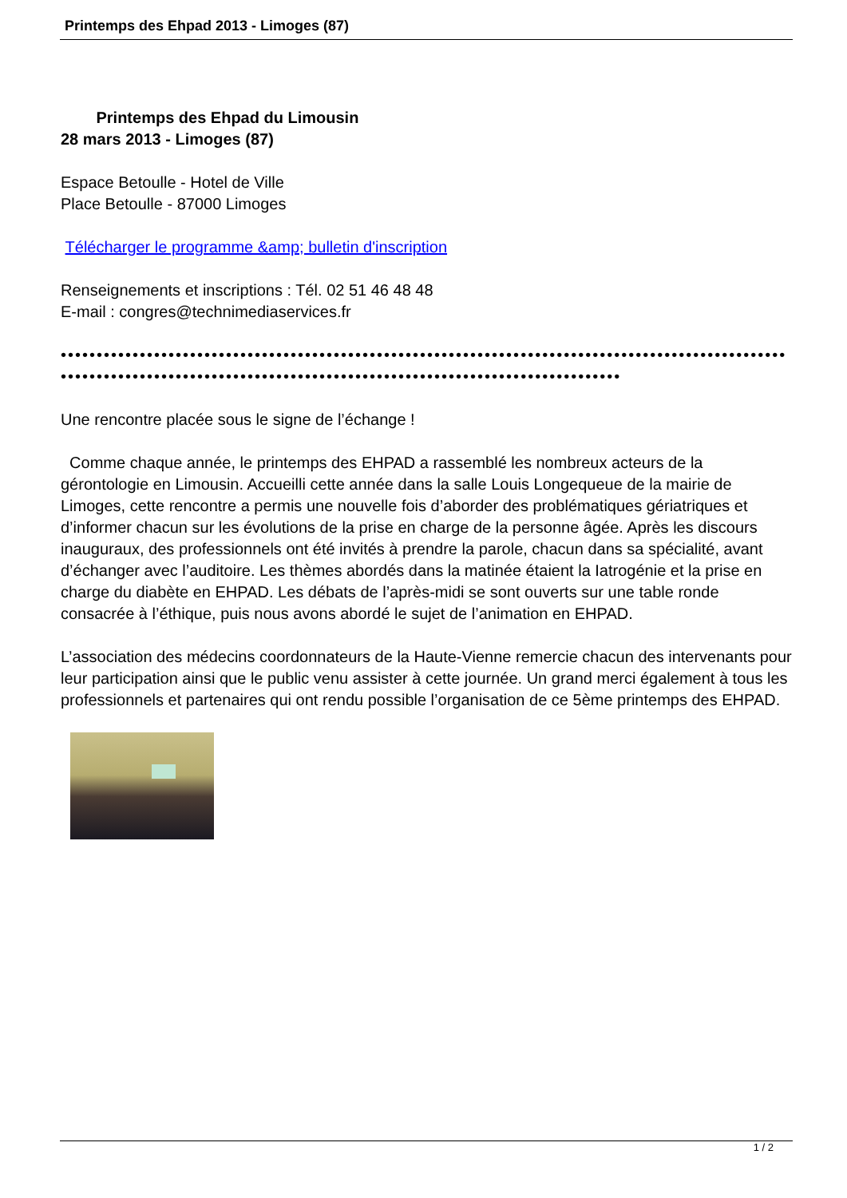Printemps des Ehpad 2013 - Limoges (87)
Printemps des Ehpad du Limousin
28 mars 2013 - Limoges (87)
Espace Betoulle - Hotel de Ville
Place Betoulle - 87000 Limoges
Télécharger le programme &amp; bulletin d'inscription
Renseignements et inscriptions : Tél. 02 51 46 48 48
E-mail : congres@technimediaservices.fr
•••••••••••••••••••••••••••••••••••••••••••••••••••••••••••••••••••••••••••••••••••••••••••••••••••••••••••••••••••••••••••••••••••••••••••••••••••••••••••••••••••••••••••••••••••
Une rencontre placée sous le signe de l’échange !
Comme chaque année, le printemps des EHPAD a rassemblé les nombreux acteurs de la gérontologie en Limousin. Accueilli cette année dans la salle Louis Longequeue de la mairie de Limoges, cette rencontre a permis une nouvelle fois d’aborder des problématiques gériatriques et d’informer chacun sur les évolutions de la prise en charge de la personne âgée. Après les discours inauguraux, des professionnels ont été invités à prendre la parole, chacun dans sa spécialité, avant d’échanger avec l’auditoire. Les thèmes abordés dans la matinée étaient la Iatrogénie et la prise en charge du diabète en EHPAD. Les débats de l’après-midi se sont ouverts sur une table ronde consacrée à l’éthique, puis nous avons abordé le sujet de l’animation en EHPAD.
L’association des médecins coordonnateurs de la Haute-Vienne remercie chacun des intervenants pour leur participation ainsi que le public venu assister à cette journée. Un grand merci également à tous les professionnels et partenaires qui ont rendu possible l’organisation de ce 5ème printemps des EHPAD.
1 / 2